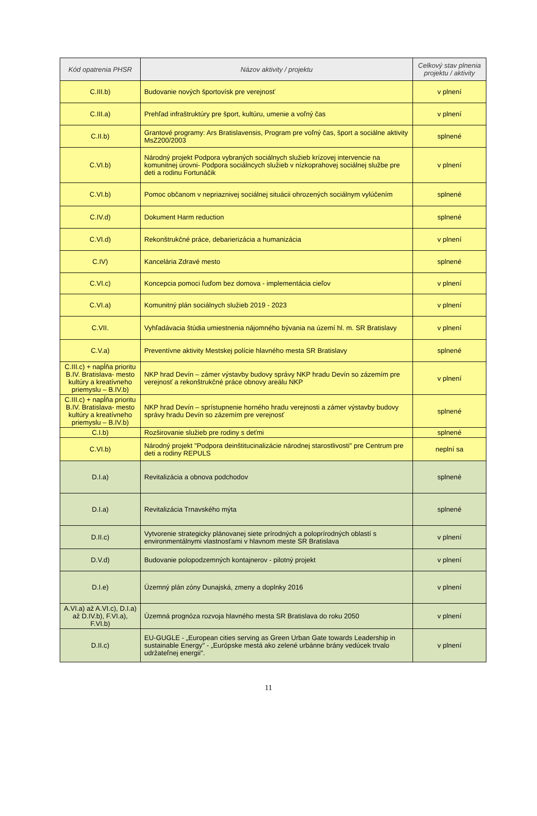| Kód opatrenia PHSR | Názov aktivity / projektu | Celkový stav plnenia projektu / aktivity |
| --- | --- | --- |
| C.III.b) | Budovanie nových športovísk pre verejnosť | v plnení |
| C.III.a) | Prehľad infraštruktúry pre šport, kultúru, umenie a voľný čas | v plnení |
| C.II.b) | Grantové programy: Ars Bratislavensis, Program pre voľný čas, šport a sociálne aktivity MsZ200/2003 | splnené |
| C.VI.b) | Národný projekt Podpora vybraných sociálnych služieb krízovej intervencie na komunitnej úrovni- Podpora sociálncych služieb v nízkoprahovej sociálnej službe pre deti a rodinu Fortunáčik | v plnení |
| C.VI.b) | Pomoc občanom v nepriaznivej sociálnej situácii ohrozených sociálnym vylúčením | splnené |
| C.IV.d) | Dokument Harm reduction | splnené |
| C.VI.d) | Rekonštrukčné práce, debarierizácia a humanizácia | v plnení |
| C.IV) | Kancelária Zdravé mesto | splnené |
| C.VI.c) | Koncepcia pomoci ľuďom bez domova - implementácia cieľov | v plnení |
| C.VI.a) | Komunitný plán sociálnych služieb 2019 - 2023 | v plnení |
| C.VII. | Vyhľadávacia štúdia umiestnenia nájomného bývania na území hl. m. SR Bratislavy | v plnení |
| C.V.a) | Preventívne aktivity Mestskej polície hlavného mesta SR Bratislavy | splnené |
| C.III.c) + napĺňa prioritu B.IV. Bratislava- mesto kultúry a kreatívneho priemyslu – B.IV.b) | NKP hrad Devín – zámer výstavby budovy správy NKP hradu Devín so zázemím pre verejnosť a rekonštrukčné práce obnovy areálu NKP | v plnení |
| C.III.c) + napĺňa prioritu B.IV. Bratislava- mesto kultúry a kreatívneho priemyslu – B.IV.b) | NKP hrad Devín – sprístupnenie horného hradu verejnosti a zámer výstavby budovy správy hradu Devín so zázemím pre verejnosť | splnené |
| C.I.b) | Rozširovanie služieb pre rodiny s deťmi | splnené |
| C.VI.b) | Národný projekt "Podpora deinštitucinalizácie národnej starostlivosti" pre Centrum pre deti a rodiny REPULS | neplní sa |
| D.I.a) | Revitalizácia a obnova podchodov | splnené |
| D.I.a) | Revitalizácia Trnavského mýta | splnené |
| D.II.c) | Vytvorenie strategicky plánovanej siete prírodných a poloprírodných oblastí s environmentálnymi vlastnosťami v hlavnom meste SR Bratislava | v plnení |
| D.V.d) | Budovanie polopodzemných kontajnerov - pilotný projekt | v plnení |
| D.I.e) | Územný plán zóny Dunajská, zmeny a doplnky 2016 | v plnení |
| A.VI.a) až A.VI.c), D.I.a) až D.IV.b), F.VI.a), F.VI.b) | Územná prognóza rozvoja hlavného mesta SR Bratislava do roku 2050 | v plnení |
| D.II.c) | EU-GUGLE - „European cities serving as Green Urban Gate towards Leadership in sustainable Energy" - „Európske mestá ako zelené urbánne brány vedúcek trvalo udržateľnej energii". | v plnení |
11